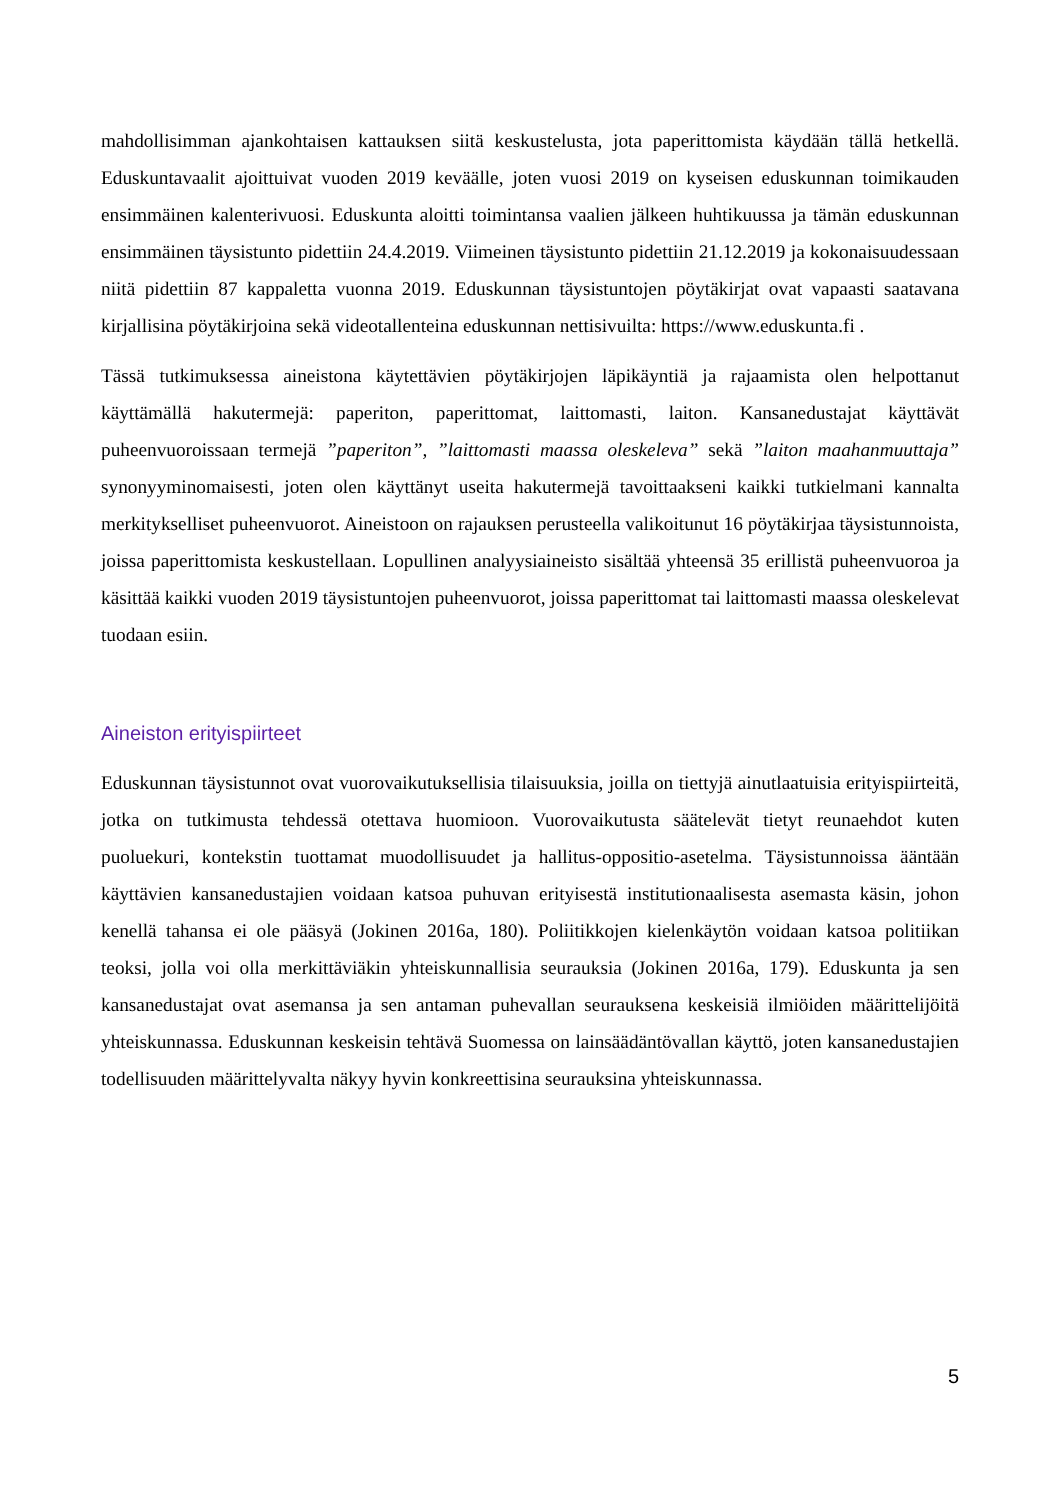mahdollisimman ajankohtaisen kattauksen siitä keskustelusta, jota paperittomista käydään tällä hetkellä. Eduskuntavaalit ajoittuivat vuoden 2019 keväälle, joten vuosi 2019 on kyseisen eduskunnan toimikauden ensimmäinen kalenterivuosi. Eduskunta aloitti toimintansa vaalien jälkeen huhtikuussa ja tämän eduskunnan ensimmäinen täysistunto pidettiin 24.4.2019. Viimeinen täysistunto pidettiin 21.12.2019 ja kokonaisuudessaan niitä pidettiin 87 kappaletta vuonna 2019. Eduskunnan täysistuntojen pöytäkirjat ovat vapaasti saatavana kirjallisina pöytäkirjoina sekä videotallenteina eduskunnan nettisivuilta: https://www.eduskunta.fi .
Tässä tutkimuksessa aineistona käytettävien pöytäkirjojen läpikäyntiä ja rajaamista olen helpottanut käyttämällä hakutermejä: paperiton, paperittomat, laittomasti, laiton. Kansanedustajat käyttävät puheenvuoroissaan termejä ”paperiton”, ”laittomasti maassa oleskeleva” sekä ”laiton maahanmuuttaja” synonyyminomaisesti, joten olen käyttänyt useita hakutermejä tavoittaakseni kaikki tutkielmani kannalta merkitykselliset puheenvuorot. Aineistoon on rajauksen perusteella valikoitunut 16 pöytäkirjaa täysistunnoista, joissa paperittomista keskustellaan. Lopullinen analyysiaineisto sisältää yhteensä 35 erillistä puheenvuoroa ja käsittää kaikki vuoden 2019 täysistuntojen puheenvuorot, joissa paperittomat tai laittomasti maassa oleskelevat tuodaan esiin.
Aineiston erityispiirteet
Eduskunnan täysistunnot ovat vuorovaikutuksellisia tilaisuuksia, joilla on tiettyjä ainutlaatuisia erityispiirteitä, jotka on tutkimusta tehdessä otettava huomioon. Vuorovaikutusta säätelevät tietyt reunaehdot kuten puoluekuri, kontekstin tuottamat muodollisuudet ja hallitus-oppositio-asetelma. Täysistunnoissa ääntään käyttävien kansanedustajien voidaan katsoa puhuvan erityisestä institutionaalisesta asemasta käsin, johon kenellä tahansa ei ole pääsyä (Jokinen 2016a, 180). Poliitikkojen kielenkäytön voidaan katsoa politiikan teoksi, jolla voi olla merkittäviäkin yhteiskunnallisia seurauksia (Jokinen 2016a, 179). Eduskunta ja sen kansanedustajat ovat asemansa ja sen antaman puhevallan seurauksena keskeisiä ilmiöiden määrittelijöitä yhteiskunnassa. Eduskunnan keskeisin tehtävä Suomessa on lainsäädäntövallan käyttö, joten kansanedustajien todellisuuden määrittelyvalta näkyy hyvin konkreettisina seurauksina yhteiskunnassa.
5